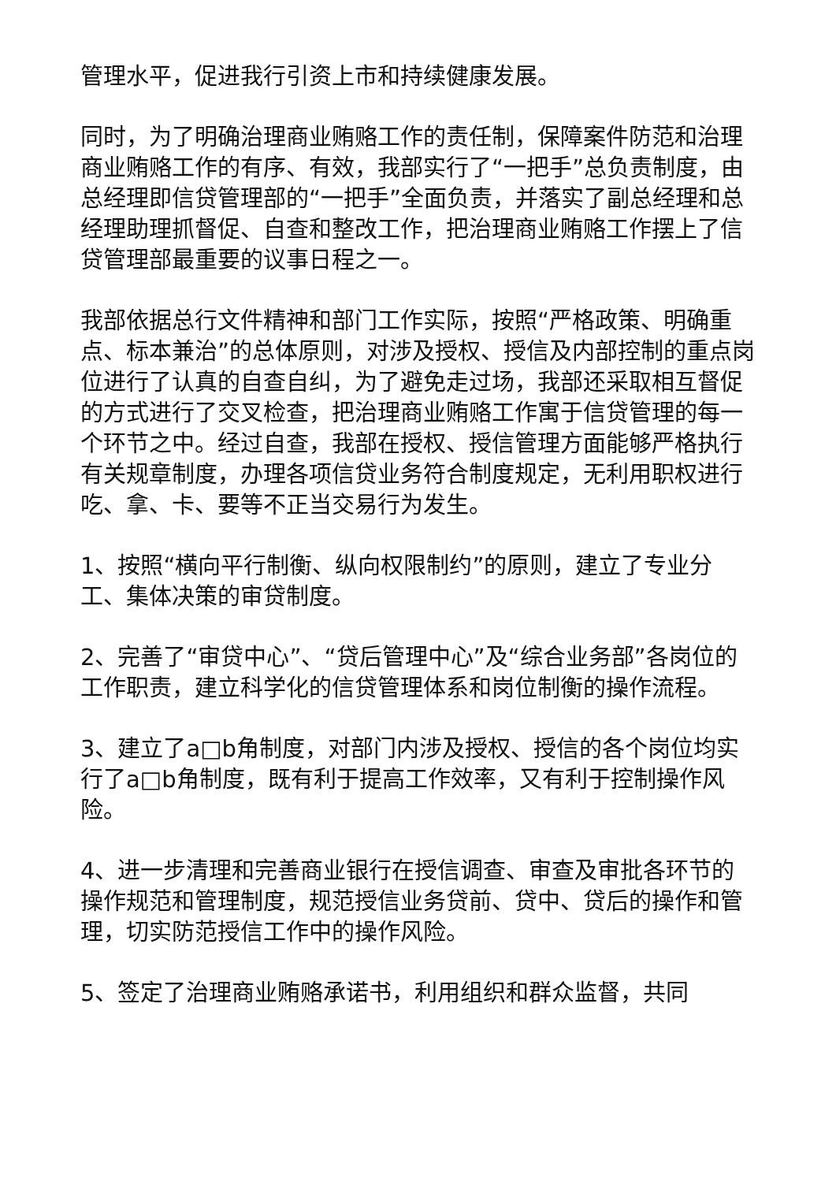管理水平，促进我行引资上市和持续健康发展。
同时，为了明确治理商业贿赂工作的责任制，保障案件防范和治理商业贿赂工作的有序、有效，我部实行了“一把手”总负责制度，由总经理即信贷管理部的“一把手”全面负责，并落实了副总经理和总经理助理抓督促、自查和整改工作，把治理商业贿赂工作摆上了信贷管理部最重要的议事日程之一。
我部依据总行文件精神和部门工作实际，按照“严格政策、明确重点、标本兼治”的总体原则，对涉及授权、授信及内部控制的重点岗位进行了认真的自查自纠，为了避免走过场，我部还采取相互督促的方式进行了交叉检查，把治理商业贿赂工作寓于信贷管理的每一个环节之中。经过自查，我部在授权、授信管理方面能够严格执行有关规章制度，办理各项信贷业务符合制度规定，无利用职权进行吃、拿、卡、要等不正当交易行为发生。
1、按照“横向平行制衡、纵向权限制约”的原则，建立了专业分工、集体决策的审贷制度。
2、完善了“审贷中心”、“贷后管理中心”及“综合业务部”各岗位的工作职责，建立科学化的信贷管理体系和岗位制衡的操作流程。
3、建立了a□b角制度，对部门内涉及授权、授信的各个岗位均实行了a□b角制度，既有利于提高工作效率，又有利于控制操作风险。
4、进一步清理和完善商业银行在授信调查、审查及审批各环节的操作规范和管理制度，规范授信业务贷前、贷中、贷后的操作和管理，切实防范授信工作中的操作风险。
5、签定了治理商业贿赂承诺书，利用组织和群众监督，共同